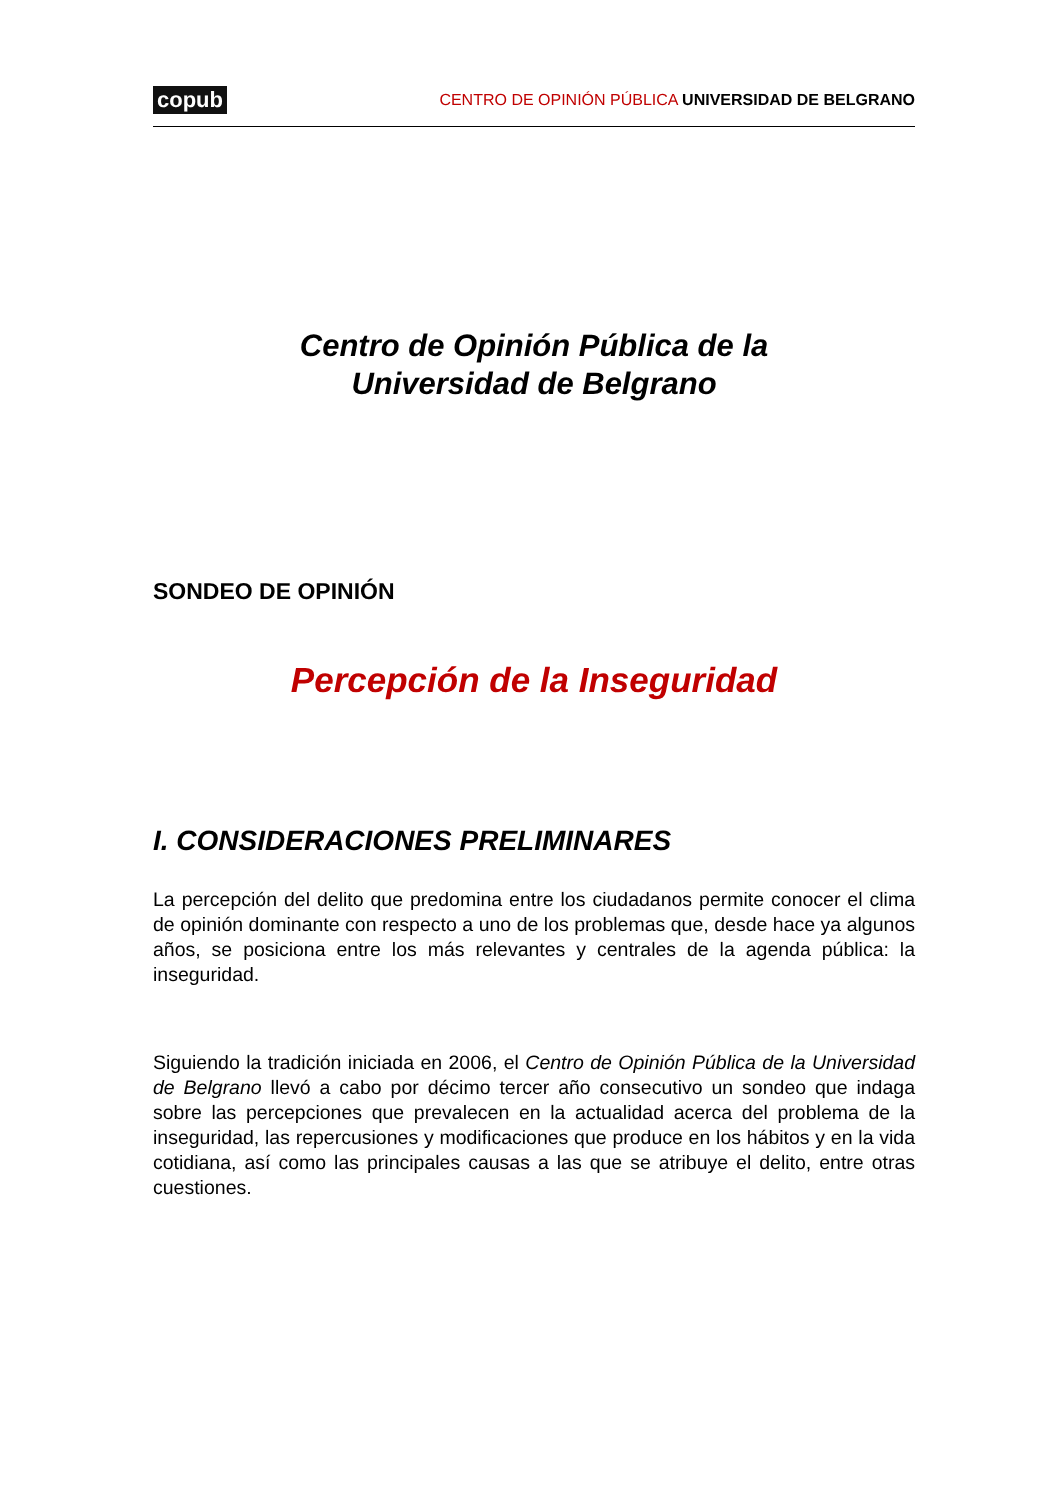copub CENTRO DE OPINIÓN PÚBLICA UNIVERSIDAD DE BELGRANO
Centro de Opinión Pública de la
Universidad de Belgrano
SONDEO DE OPINIÓN
Percepción de la Inseguridad
I. CONSIDERACIONES PRELIMINARES
La percepción del delito que predomina entre los ciudadanos permite conocer el clima de opinión dominante con respecto a uno de los problemas que, desde hace ya algunos años, se posiciona entre los más relevantes y centrales de la agenda pública: la inseguridad.
Siguiendo la tradición iniciada en 2006, el Centro de Opinión Pública de la Universidad de Belgrano llevó a cabo por décimo tercer año consecutivo un sondeo que indaga sobre las percepciones que prevalecen en la actualidad acerca del problema de la inseguridad, las repercusiones y modificaciones que produce en los hábitos y en la vida cotidiana, así como las principales causas a las que se atribuye el delito, entre otras cuestiones.